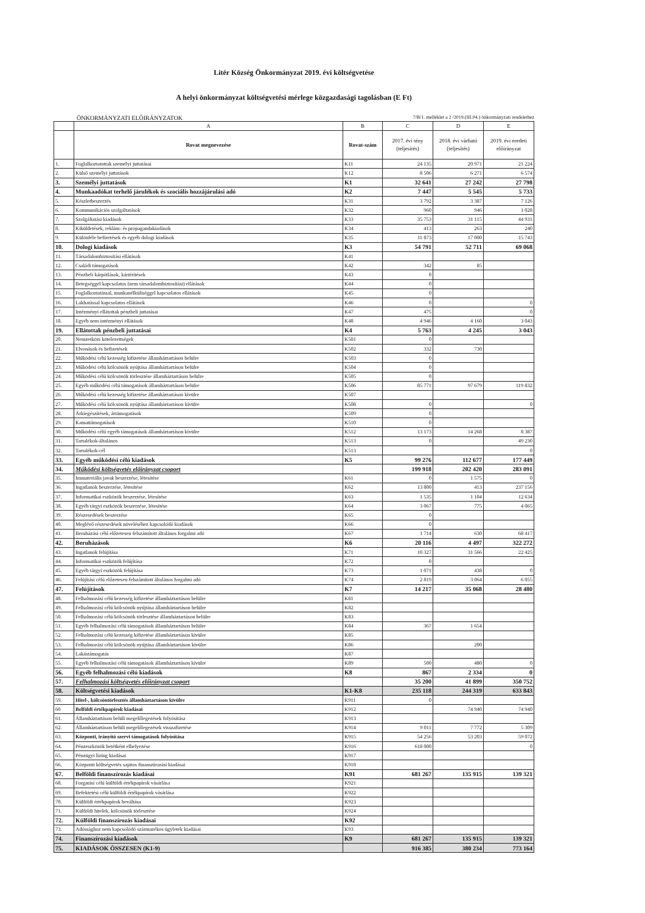Litér Község Önkormányzat 2019. évi költségvetése
A helyi önkormányzat költségvetési mérlege közgazdasági tagolásban (E Ft)
ÖNKORMÁNYZATI ELŐIRÁNYZATOK 7/B/1. melléklet a 2 /2019.(III.04.) önkormányzati rendelethez
| | A | B | C | D | E |
| --- | --- | --- | --- | --- | --- |
| | Rovat megnevezése | Rovat-szám | 2017. évi tény (teljesítés) | 2018. évi várható (teljesítés) | 2019. évi eredeti előirányzat |
| 1. | Foglalkoztatottak személyi juttatásai | K11 | 24 135 | 20 971 | 21 224 |
| 2. | Külső személyi juttatások | K12 | 8 506 | 6 271 | 6 574 |
| 3. | Személyi juttatások | K1 | 32 641 | 27 242 | 27 798 |
| 4. | Munkaadókat terhelő járulékok és szociális hozzájárulási adó | K2 | 7 447 | 5 545 | 5 733 |
| 5. | Készletbeszerzés | K31 | 3 792 | 3 387 | 7 126 |
| 6. | Kommunikációs szolgáltatások | K32 | 960 | 946 | 1 028 |
| 7. | Szolgáltatási kiadások | K33 | 35 753 | 31 115 | 44 931 |
| 8. | Kiküldetések, reklám- és propagandakiadások | K34 | 413 | 263 | 240 |
| 9. | Különféle befizetések és egyéb dologi kiadások | K35 | 11 873 | 17 000 | 15 743 |
| 10. | Dologi kiadások | K3 | 54 791 | 52 711 | 69 068 |
| 11. | Társadalombiztosítási ellátások | K41 | | | |
| 12. | Családi támogatások | K42 | 342 | 85 | |
| 13. | Pénzbeli kárpótlások, kártérítések | K43 | 0 | | |
| 14. | Betegséggel kapcsolatos (nem társadalombiztosítási) ellátások | K44 | 0 | | |
| 15. | Foglalkoztatással, munkanélküliséggel kapcsolatos ellátások | K45 | 0 | | |
| 16. | Lakhatással kapcsolatos ellátások | K46 | 0 | | 0 |
| 17. | Intézményi ellátottak pénzbeli juttatásai | K47 | 475 | | 0 |
| 18. | Egyéb nem intézményi ellátások | K48 | 4 946 | 4 160 | 3 043 |
| 19. | Ellátottak pénzbeli juttatásai | K4 | 5 763 | 4 245 | 3 043 |
| 20. | Nemzetközi kötelezettségek | K501 | 0 | | |
| 21. | Elvonások és befizetések | K502 | 332 | 730 | |
| 22. | Működési célú kezesség kifizetése államháztartáson belülre | K503 | 0 | | |
| 23. | Működési célú kölcsönök nyújtása államháztartáson belülre | K504 | 0 | | |
| 24. | Működési célú kölcsönök törlesztése államháztartáson belülre | K505 | 0 | | |
| 25. | Egyéb működési célú támogatások államháztartáson belülre | K506 | 85 771 | 97 679 | 119 832 |
| 26. | Működési célú kezesség kifizetése államháztartáson kívülre | K507 | | | |
| 27. | Működési célú kölcsönök nyújtása államháztartáson kívülre | K508 | 0 | | 0 |
| 28. | Árkiegészítések, ártámogatások | K509 | 0 | | |
| 29. | Kamattámogatások | K510 | 0 | | |
| 30. | Működési célú egyéb támogatások államháztartáson kívülre | K512 | 13 173 | 14 268 | 8 387 |
| 31. | Tartalékok-általános | K513 | 0 | | 49 230 |
| 32. | Tartalékok-cél | K513 | | | 0 |
| 33. | Egyéb működési célú kiadások | K5 | 99 276 | 112 677 | 177 449 |
| 34. | Működési költségvetés előirányzat csoport | | 199 918 | 202 420 | 283 091 |
| 35. | Immateriális javak beszerzése, létesítése | K61 | 0 | 1 575 | 0 |
| 36. | Ingatlanok beszerzése, létesítése | K62 | 13 800 | 413 | 237 156 |
| 37. | Informatikai eszközök beszerzése, létesítése | K63 | 1 535 | 1 104 | 12 634 |
| 38. | Egyéb tárgyi eszközök beszerzése, létesítése | K64 | 3 067 | 775 | 4 065 |
| 39. | Részesedések beszerzése | K65 | 0 | | |
| 40. | Meglévő részesedések növeléséhez kapcsolódó kiadások | K66 | 0 | | |
| 41. | Beruházási célú előzetesen felszámított általános forgalmi adó | K67 | 1 714 | 630 | 68 417 |
| 42. | Beruházások | K6 | 20 116 | 4 497 | 322 272 |
| 43. | Ingatlanok felújítása | K71 | 10 327 | 31 566 | 22 425 |
| 44. | Informatikai eszközök felújítása | K72 | 0 | | |
| 45. | Egyéb tárgyi eszközök felújítása | K73 | 1 071 | 438 | 0 |
| 46. | Felújítási célú előzetesen felszámított általános forgalmi adó | K74 | 2 819 | 3 064 | 6 055 |
| 47. | Felújítások | K7 | 14 217 | 35 068 | 28 480 |
| 48. | Felhalmozási célú kezesség kifizetése államháztartáson belülre | K81 | | | |
| 49. | Felhalmozási célú kölcsönök nyújtása államháztartáson belülre | K82 | | | |
| 50. | Felhalmozási célú kölcsönök törlesztése államháztartáson belülre | K83 | | | |
| 51. | Egyéb felhalmozási célú támogatások államháztartáson belülre | K84 | 367 | 1 654 | |
| 52. | Felhalmozási célú kezesség kifizetése államháztartáson kívülre | K85 | | | |
| 53. | Felhalmozási célú kölcsönök nyújtása államháztartáson kívülre | K86 | | 200 | |
| 54. | Lakástámogatás | K87 | | | |
| 55. | Egyéb felhalmozási célú támogatások államháztartáson kívülre | K89 | 500 | 480 | 0 |
| 56. | Egyéb felhalmozási célú kiadások | K8 | 867 | 2 334 | 0 |
| 57. | Felhalmozási költségvetés előirányzat csoport | | 35 200 | 41 899 | 350 752 |
| 58. | Költségvetési kiadások | K1-K8 | 235 118 | 244 319 | 633 843 |
| 59. | Hitel-, kölcsöntörlesztés államháztartáson kívülre | K911 | 0 | | |
| 60 | Belföldi értékpapírok kiadásai | K912 | | 74 940 | 74 940 |
| 61. | Államháztartáson belüli megelőlegezések folyósítása | K913 | | | |
| 62. | Államháztartáson belüli megelőlegezések visszafizetése | K914 | 9 011 | 7 772 | 5 309 |
| 63. | Központi, irányító szervi támogatások folyósítása | K915 | 54 256 | 53 203 | 59 072 |
| 64. | Pénzeszközök betétként elhelyezése | K916 | 618 000 | | 0 |
| 65. | Pénzügyi lízing kiadásai | K917 | | | |
| 66. | Központi költségvetés sajátos finanszírozási kiadásai | K918 | | | |
| 67. | Belföldi finanszírozás kiadásai | K91 | 681 267 | 135 915 | 139 321 |
| 68. | Forgatási célú külföldi értékpapírok vásárlása | K921 | | | |
| 69. | Befektetési célú külföldi értékpapírok vásárlása | K922 | | | |
| 70. | Külföldi értékpapírok beváltása | K923 | | | |
| 71. | Külföldi hitelek, kölcsönök törlesztése | K924 | | | |
| 72. | Külföldi finanszírozás kiadásai | K92 | | | |
| 73. | Adóssághoz nem kapcsolódó származékos ügyletek kiadásai | K93 | | | |
| 74. | Finanszírozási kiadások | K9 | 681 267 | 135 915 | 139 321 |
| 75. | KIADÁSOK ÖSSZESEN (K1-9) | | 916 385 | 380 234 | 773 164 |